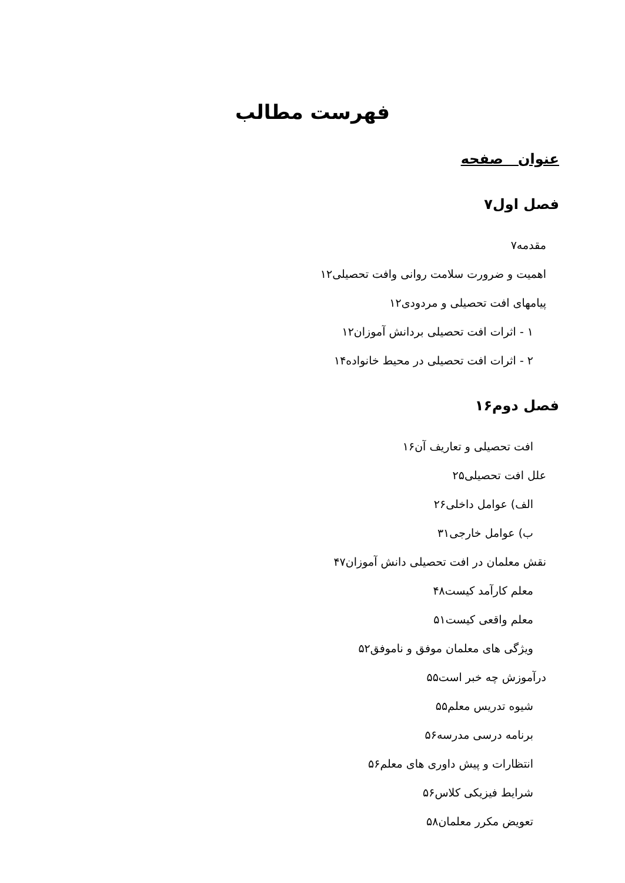فهرست مطالب
عنوان صفحه
فصل اول۷
مقدمه۷
اهمیت و ضرورت سلامت روانی وافت تحصیلی۱۲
پیامهای افت تحصیلی و مردودی۱۲
۱ - اثرات افت تحصیلی بردانش آموزان۱۲
۲ - اثرات افت تحصیلی در محیط خانواده۱۴
فصل دوم۱۶
افت تحصیلی و تعاریف آن۱۶
علل افت تحصیلی۲۵
الف) عوامل داخلی۲۶
ب) عوامل خارجی۳۱
نقش معلمان در افت تحصیلی دانش آموزان۴۷
معلم کارآمد کیست۴۸
معلم واقعی کیست۵۱
ویژگی های معلمان موفق و ناموفق۵۲
درآموزش چه خبر است۵۵
شیوه تدریس معلم۵۵
برنامه درسی مدرسه۵۶
انتظارات و پیش داوری های معلم۵۶
شرایط فیزیکی کلاس۵۶
تعویض مکرر معلمان۵۸